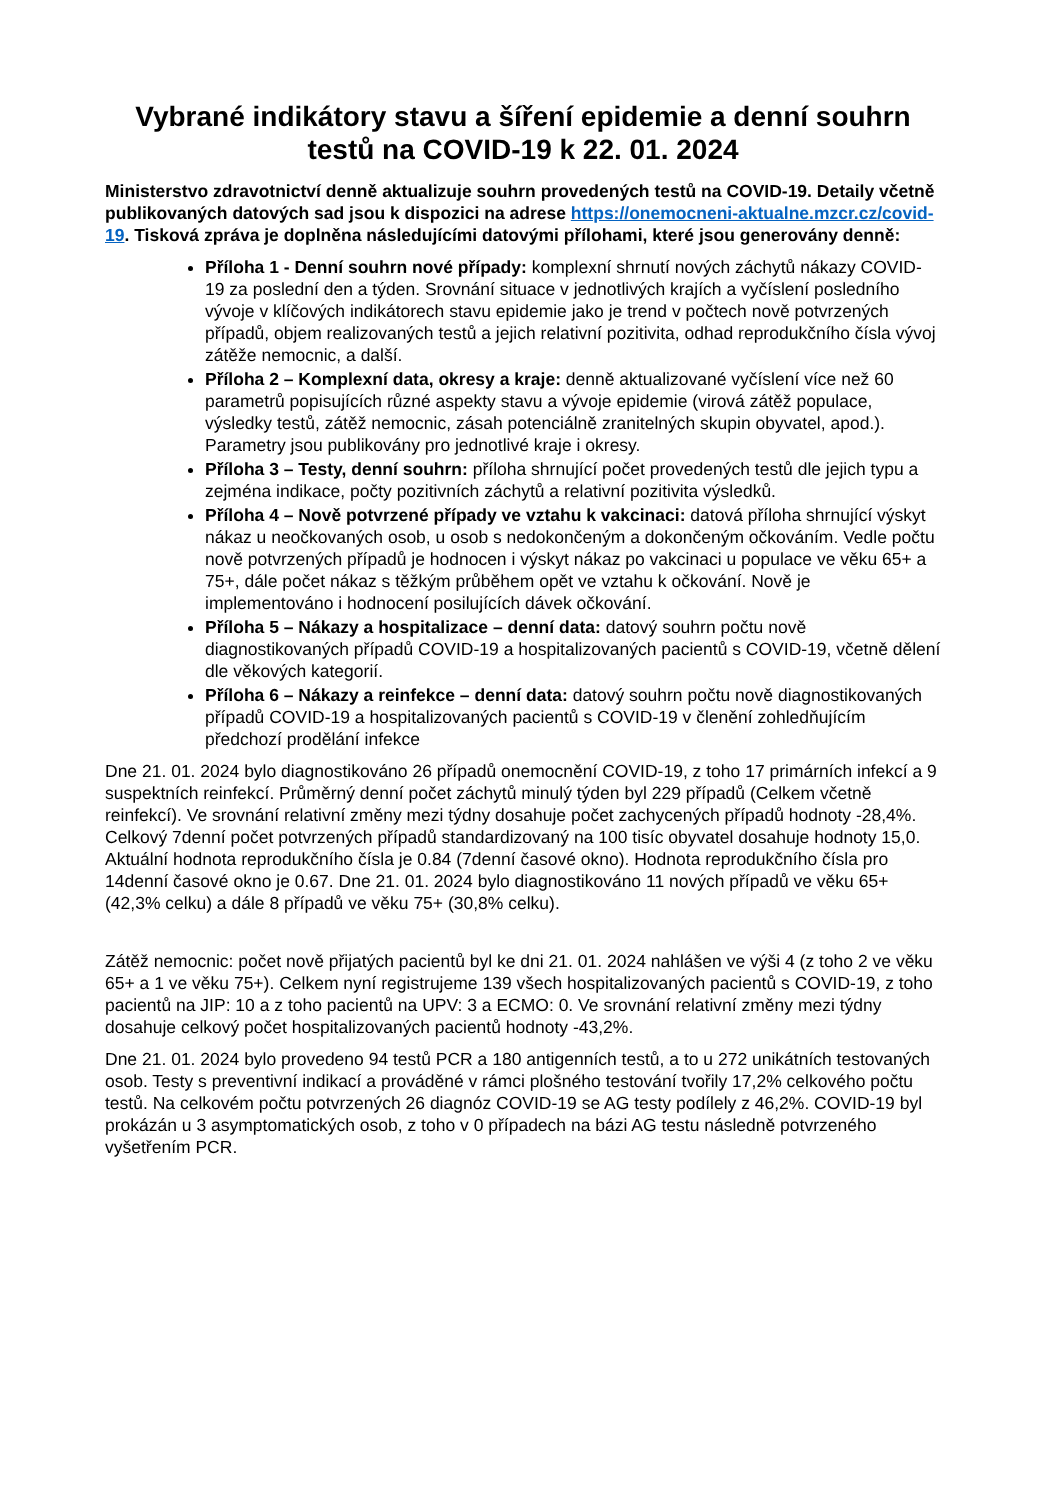Vybrané indikátory stavu a šíření epidemie a denní souhrn testů na COVID-19 k 22. 01. 2024
Ministerstvo zdravotnictví denně aktualizuje souhrn provedených testů na COVID-19. Detaily včetně publikovaných datových sad jsou k dispozici na adrese https://onemocneni-aktualne.mzcr.cz/covid-19. Tisková zpráva je doplněna následujícími datovými přílohami, které jsou generovány denně:
Příloha 1 - Denní souhrn nové případy: komplexní shrnutí nových záchytů nákazy COVID-19 za poslední den a týden. Srovnání situace v jednotlivých krajích a vyčíslení posledního vývoje v klíčových indikátorech stavu epidemie jako je trend v počtech nově potvrzených případů, objem realizovaných testů a jejich relativní pozitivita, odhad reprodukčního čísla vývoj zátěže nemocnic, a další.
Příloha 2 – Komplexní data, okresy a kraje: denně aktualizované vyčíslení více než 60 parametrů popisujících různé aspekty stavu a vývoje epidemie (virová zátěž populace, výsledky testů, zátěž nemocnic, zásah potenciálně zranitelných skupin obyvatel, apod.). Parametry jsou publikovány pro jednotlivé kraje i okresy.
Příloha 3 – Testy, denní souhrn: příloha shrnující počet provedených testů dle jejich typu a zejména indikace, počty pozitivních záchytů a relativní pozitivita výsledků.
Příloha 4 – Nově potvrzené případy ve vztahu k vakcinaci: datová příloha shrnující výskyt nákaz u neočkovaných osob, u osob s nedokončeným a dokončeným očkováním. Vedle počtu nově potvrzených případů je hodnocen i výskyt nákaz po vakcinaci u populace ve věku 65+ a 75+, dále počet nákaz s těžkým průběhem opět ve vztahu k očkování. Nově je implementováno i hodnocení posilujících dávek očkování.
Příloha 5 – Nákazy a hospitalizace – denní data: datový souhrn počtu nově diagnostikovaných případů COVID-19 a hospitalizovaných pacientů s COVID-19, včetně dělení dle věkových kategorií.
Příloha 6 – Nákazy a reinfekce – denní data: datový souhrn počtu nově diagnostikovaných případů COVID-19 a hospitalizovaných pacientů s COVID-19 v členění zohledňujícím předchozí prodělání infekce
Dne 21. 01. 2024 bylo diagnostikováno 26 případů onemocnění COVID-19, z toho 17 primárních infekcí a 9 suspektních reinfekcí. Průměrný denní počet záchytů minulý týden byl 229 případů (Celkem včetně reinfekcí). Ve srovnání relativní změny mezi týdny dosahuje počet zachycených případů hodnoty -28,4%. Celkový 7denní počet potvrzených případů standardizovaný na 100 tisíc obyvatel dosahuje hodnoty 15,0. Aktuální hodnota reprodukčního čísla je 0.84 (7denní časové okno). Hodnota reprodukčního čísla pro 14denní časové okno je 0.67. Dne 21. 01. 2024 bylo diagnostikováno 11 nových případů ve věku 65+ (42,3% celku) a dále 8 případů ve věku 75+ (30,8% celku).
Zátěž nemocnic: počet nově přijatých pacientů byl ke dni 21. 01. 2024 nahlášen ve výši 4 (z toho 2 ve věku 65+ a 1 ve věku 75+). Celkem nyní registrujeme 139 všech hospitalizovaných pacientů s COVID-19, z toho pacientů na JIP: 10 a z toho pacientů na UPV: 3 a ECMO: 0. Ve srovnání relativní změny mezi týdny dosahuje celkový počet hospitalizovaných pacientů hodnoty -43,2%.
Dne 21. 01. 2024 bylo provedeno 94 testů PCR a 180 antigenních testů, a to u 272 unikátních testovaných osob. Testy s preventivní indikací a prováděné v rámci plošného testování tvořily 17,2% celkového počtu testů. Na celkovém počtu potvrzených 26 diagnóz COVID-19 se AG testy podílely z 46,2%. COVID-19 byl prokázán u 3 asymptomatických osob, z toho v 0 případech na bázi AG testu následně potvrzeného vyšetřením PCR.